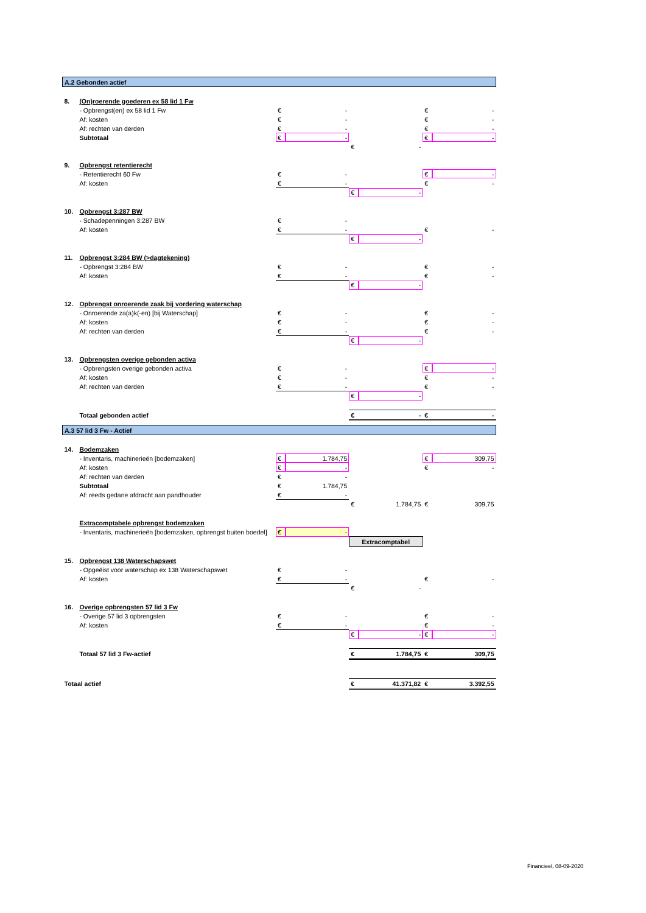| A.2 Gebonden actief | | | | | | | |
| 8. | (On)roerende goederen ex 58 lid 1 Fw | | | | | | |
| | - Opbrengst(en) ex 58 lid 1 Fw | € | - | | | € | - |
| | Af: kosten | € | - | | | € | - |
| | Af: rechten van derden | € | - | | | € | - |
| | Subtotaal | € | - | | | € | - |
| | | | | € | - | | |
| 9. | Opbrengst retentierecht | | | | | | |
| | - Retentierecht 60 Fw | € | - | | | € | - |
| | Af: kosten | € | - | | | € | - |
| | | | | € | - | | |
| 10. | Opbrengst 3:287 BW | | | | | | |
| | - Schadepenningen 3:287 BW | € | - | | | | |
| | Af: kosten | € | - | | | € | - |
| | | | | € | - | | |
| 11. | Opbrengst 3:284 BW (>dagtekening) | | | | | | |
| | - Opbrengst 3:284 BW | € | - | | | € | - |
| | Af: kosten | € | - | | | € | - |
| | | | | € | - | | |
| 12. | Opbrengst onroerende zaak bij vordering waterschap | | | | | | |
| | - Onroerende za(a)k(-en) [bij Waterschap] | € | - | | | € | - |
| | Af: kosten | € | - | | | € | - |
| | Af: rechten van derden | € | - | | | € | - |
| | | | | € | - | | |
| 13. | Opbrengsten overige gebonden activa | | | | | | |
| | - Opbrengsten overige gebonden activa | € | - | | | € | - |
| | Af: kosten | € | - | | | € | - |
| | Af: rechten van derden | € | - | | | € | - |
| | | | | € | - | | |
| | Totaal gebonden actief | | | € | - | € | - |
| A.3 57 lid 3 Fw - Actief | | | | | | | |
| 14. | Bodemzaken | | | | | | |
| | - Inventaris, machinerieën [bodemzaken] | € | 1.784,75 | | | € | 309,75 |
| | Af: kosten | € | - | | | € | - |
| | Af: rechten van derden | € | - | | | | |
| | Subtotaal | € | 1.784,75 | | | | |
| | Af: reeds gedane afdracht aan pandhouder | € | - | | | | |
| | | | | € | 1.784,75 | € | 309,75 |
| | Extracomptabele opbrengst bodemzaken | | | | | | |
| | - Inventaris, machinerieën [bodemzaken, opbrengst buiten boedel] | € | - | | | | |
| | | | | Extracomptabel | | | |
| 15. | Opbrengst 138 Waterschapswet | | | | | | |
| | - Opgeëist voor waterschap ex 138 Waterschapswet | € | - | | | | |
| | Af: kosten | € | - | | | € | - |
| | | | | € | - | | |
| 16. | Overige opbrengsten 57 lid 3 Fw | | | | | | |
| | - Overige 57 lid 3 opbrengsten | € | - | | | € | - |
| | Af: kosten | € | - | | | € | - |
| | | | | € | - | € | - |
| | Totaal 57 lid 3 Fw-actief | | | € | 1.784,75 | € | 309,75 |
| Totaal actief | | | | € | 41.371,82 | € | 3.392,55 |
Financieel, 08-09-2020